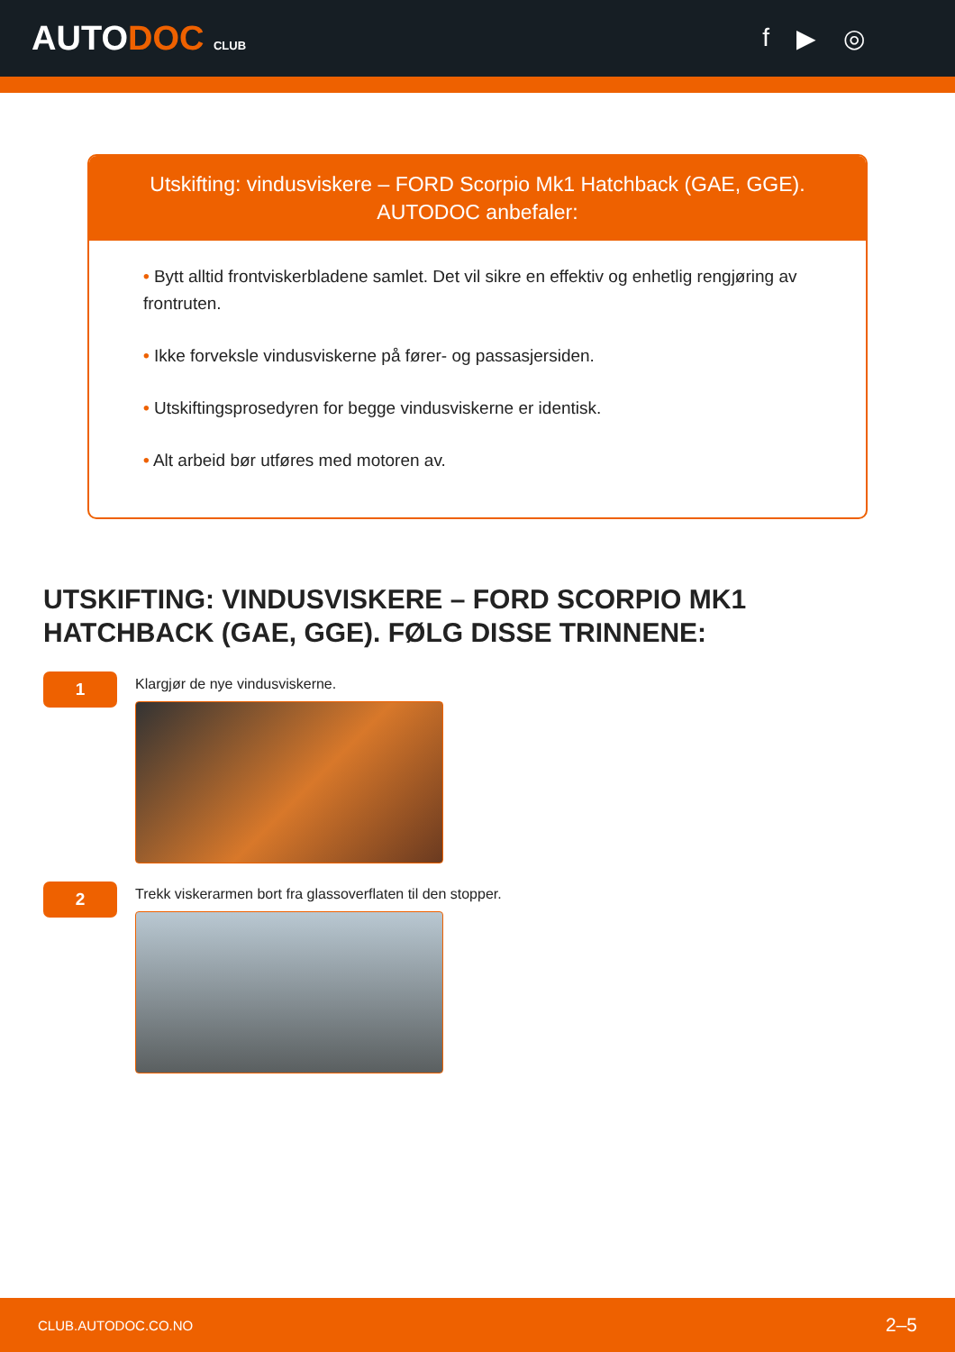AUTODOC CLUB
f ▶ ◎
Utskifting: vindusviskere – FORD Scorpio Mk1 Hatchback (GAE, GGE). AUTODOC anbefaler:
• Bytt alltid frontviskerbladene samlet. Det vil sikre en effektiv og enhetlig rengjøring av frontruten.
• Ikke forveksle vindusviskerne på fører- og passasjersiden.
• Utskiftingsprosedyren for begge vindusviskerne er identisk.
• Alt arbeid bør utføres med motoren av.
UTSKIFTING: VINDUSVISKERE – FORD SCORPIO MK1 HATCHBACK (GAE, GGE). FØLG DISSE TRINNENE:
1
Klargjør de nye vindusviskerne.
2
Trekk viskerarmen bort fra glassoverflaten til den stopper.
CLUB.AUTODOC.CO.NO 2–5